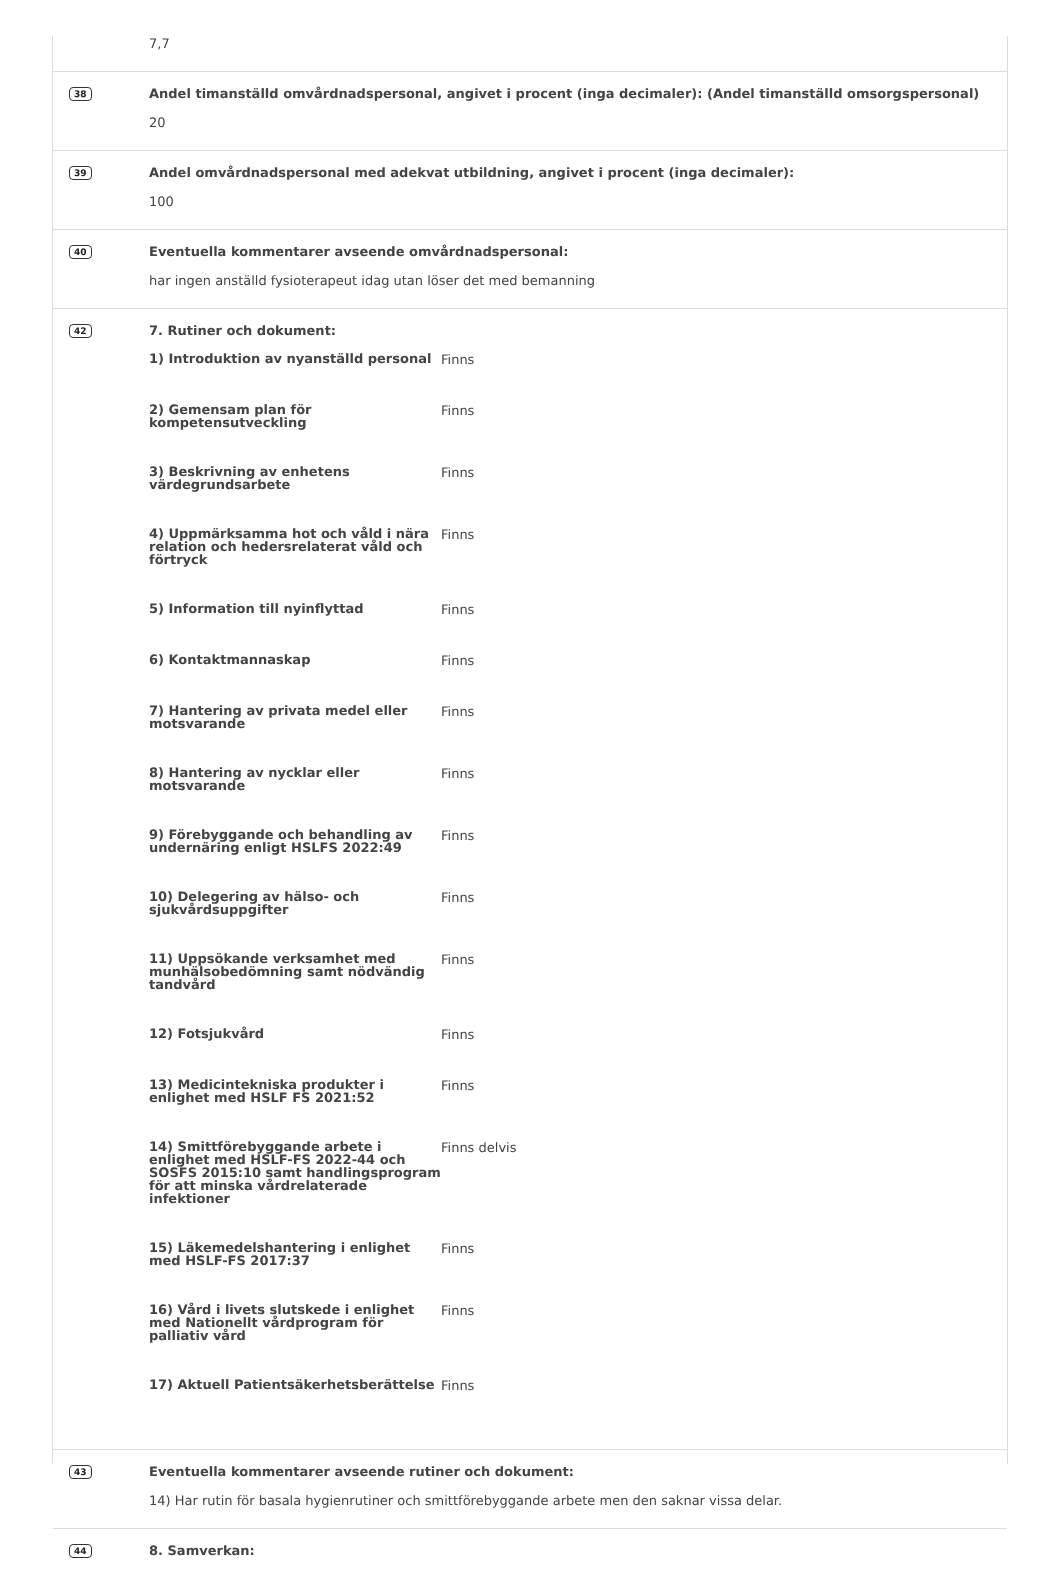7,7
38
Andel timanställd omvårdnadspersonal, angivet i procent (inga decimaler): (Andel timanställd omsorgspersonal)
20
39
Andel omvårdnadspersonal med adekvat utbildning, angivet i procent (inga decimaler):
100
40
Eventuella kommentarer avseende omvårdnadspersonal:
har ingen anställd fysioterapeut idag utan löser det med bemanning
42
7. Rutiner och dokument:
| 1) Introduktion av nyanställd personal | Finns |
| 2) Gemensam plan för kompetensutveckling | Finns |
| 3) Beskrivning av enhetens värdegrundsarbete | Finns |
| 4) Uppmärksamma hot och våld i nära relation och hedersrelaterat våld och förtryck | Finns |
| 5) Information till nyinflyttad | Finns |
| 6) Kontaktmannaskap | Finns |
| 7) Hantering av privata medel eller motsvarande | Finns |
| 8) Hantering av nycklar eller motsvarande | Finns |
| 9) Förebyggande och behandling av undernäring enligt HSLFS 2022:49 | Finns |
| 10) Delegering av hälso- och sjukvårdsuppgifter | Finns |
| 11) Uppsökande verksamhet med munhälsobedömning samt nödvändig tandvård | Finns |
| 12) Fotsjukvård | Finns |
| 13) Medicintekniska produkter i enlighet med HSLF FS 2021:52 | Finns |
| 14) Smittförebyggande arbete i enlighet med HSLF-FS 2022-44 och SOSFS 2015:10 samt handlingsprogram för att minska vårdrelaterade infektioner | Finns delvis |
| 15) Läkemedelshantering i enlighet med HSLF-FS 2017:37 | Finns |
| 16) Vård i livets slutskede i enlighet med Nationellt vårdprogram för palliativ vård | Finns |
| 17) Aktuell Patientsäkerhetsberättelse | Finns |
43
Eventuella kommentarer avseende rutiner och dokument:
14) Har rutin för basala hygienrutiner och smittförebyggande arbete men den saknar vissa delar.
44
8. Samverkan: